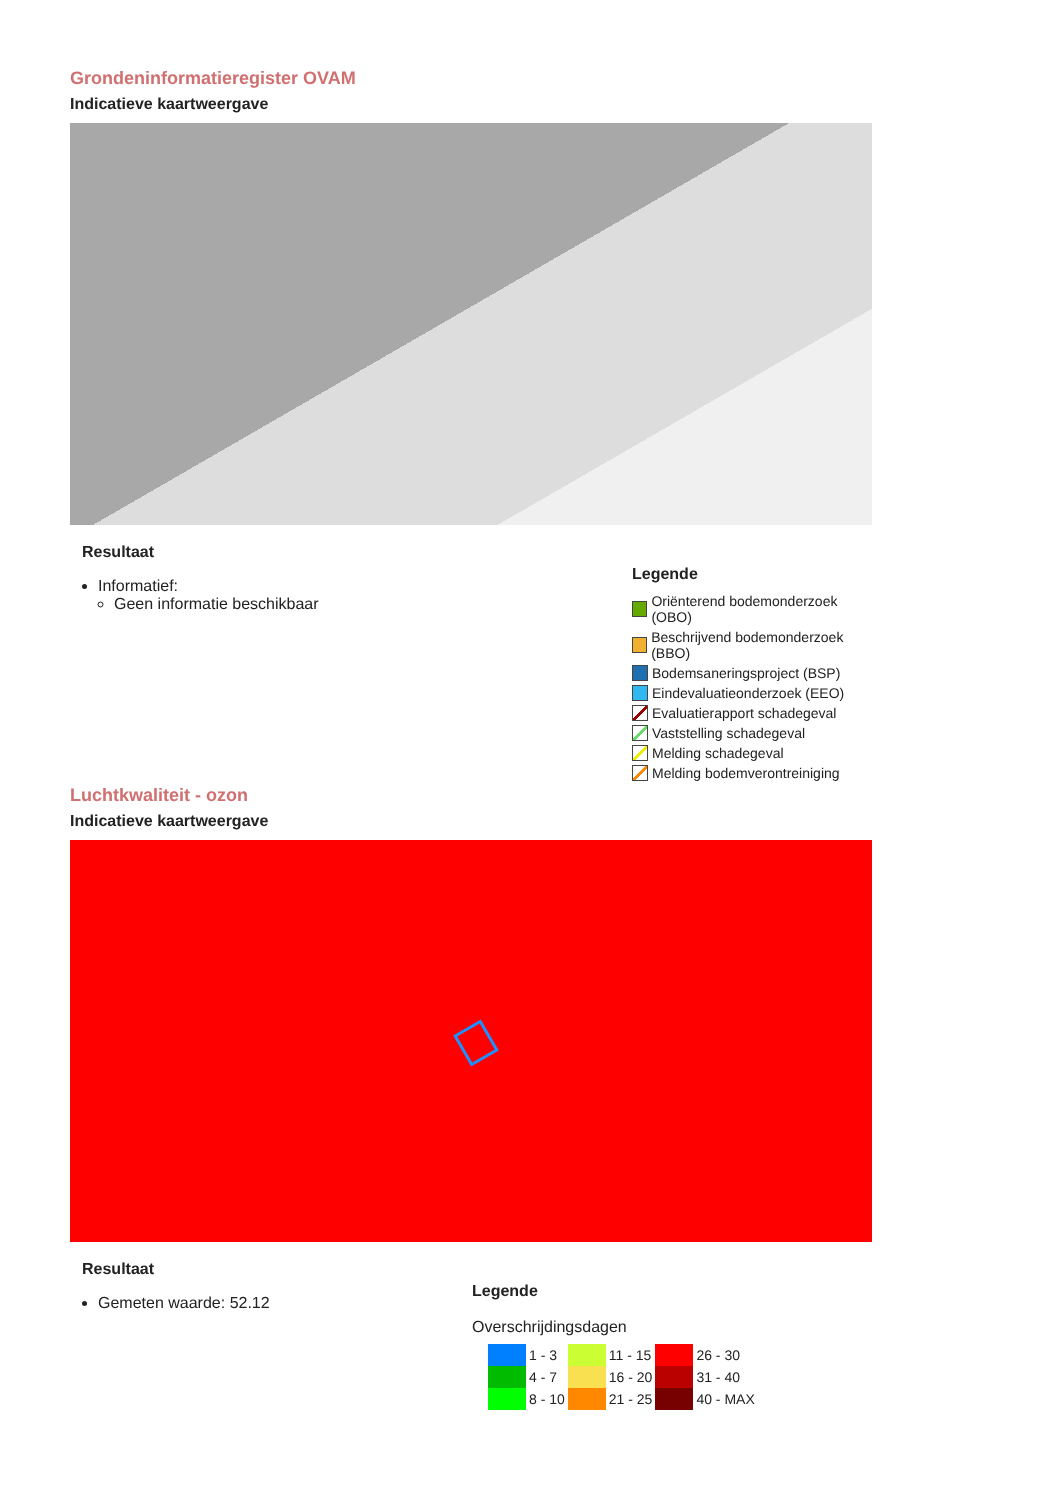Grondeninformatieregister OVAM
Indicatieve kaartweergave
Resultaat
Informatief:
Geen informatie beschikbaar
Legende
Oriënterend bodemonderzoek (OBO)
Beschrijvend bodemonderzoek (BBO)
Bodemsaneringsproject (BSP)
Eindevaluatieonderzoek (EEO)
Evaluatierapport schadegeval
Vaststelling schadegeval
Melding schadegeval
Melding bodemverontreiniging
Luchtkwaliteit - ozon
Indicatieve kaartweergave
Resultaat
Gemeten waarde: 52.12
Legende
Overschrijdingsdagen
| | 1 - 3 | | 11 - 15 | | 26 - 30 |
| | 4 - 7 | | 16 - 20 | | 31 - 40 |
| | 8 - 10 | | 21 - 25 | | 40 - MAX |